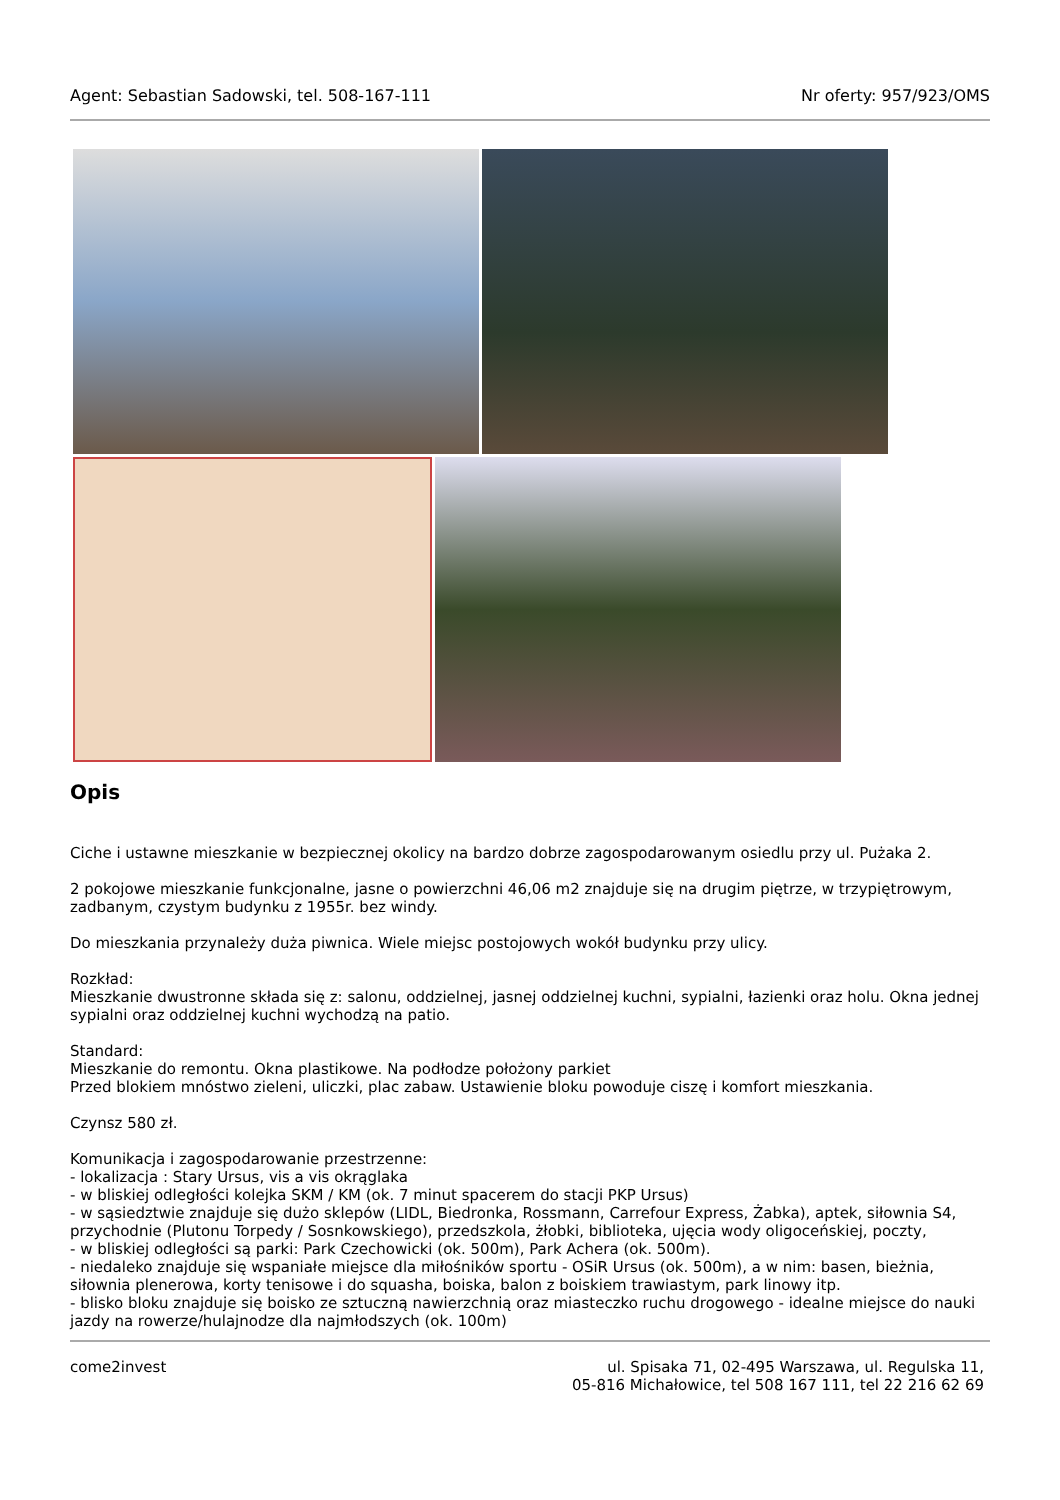Agent: Sebastian Sadowski, tel. 508-167-111 Nr oferty: 957/923/OMS
Opis
Ciche i ustawne mieszkanie w bezpiecznej okolicy na bardzo dobrze zagospodarowanym osiedlu przy ul. Pużaka 2.
2 pokojowe mieszkanie funkcjonalne, jasne o powierzchni 46,06 m2 znajduje się na drugim piętrze, w trzypiętrowym, zadbanym, czystym budynku z 1955r. bez windy.
Do mieszkania przynależy duża piwnica. Wiele miejsc postojowych wokół budynku przy ulicy.
Rozkład:
Mieszkanie dwustronne składa się z: salonu, oddzielnej, jasnej oddzielnej kuchni, sypialni, łazienki oraz holu. Okna jednej sypialni oraz oddzielnej kuchni wychodzą na patio.
Standard:
Mieszkanie do remontu. Okna plastikowe. Na podłodze położony parkiet
Przed blokiem mnóstwo zieleni, uliczki, plac zabaw. Ustawienie bloku powoduje ciszę i komfort mieszkania.
Czynsz 580 zł.
Komunikacja i zagospodarowanie przestrzenne:
- lokalizacja : Stary Ursus, vis a vis okrąglaka
- w bliskiej odległości kolejka SKM / KM (ok. 7 minut spacerem do stacji PKP Ursus)
- w sąsiedztwie znajduje się dużo sklepów (LIDL, Biedronka, Rossmann, Carrefour Express, Żabka), aptek, siłownia S4, przychodnie (Plutonu Torpedy / Sosnkowskiego), przedszkola, żłobki, biblioteka, ujęcia wody oligoceńskiej, poczty,
- w bliskiej odległości są parki: Park Czechowicki (ok. 500m), Park Achera (ok. 500m).
- niedaleko znajduje się wspaniałe miejsce dla miłośników sportu - OSiR Ursus (ok. 500m), a w nim: basen, bieżnia, siłownia plenerowa, korty tenisowe i do squasha, boiska, balon z boiskiem trawiastym, park linowy itp.
- blisko bloku znajduje się boisko ze sztuczną nawierzchnią oraz miasteczko ruchu drogowego - idealne miejsce do nauki jazdy na rowerze/hulajnodze dla najmłodszych (ok. 100m)
come2invest ul. Spisaka 71, 02-495 Warszawa, ul. Regulska 11,
05-816 Michałowice, tel 508 167 111, tel 22 216 62 69